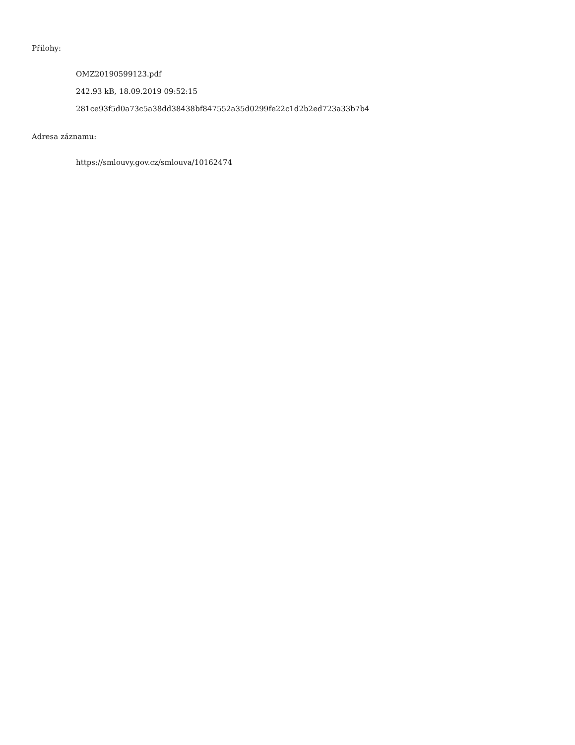Přílohy:
OMZ20190599123.pdf
242.93 kB, 18.09.2019 09:52:15
281ce93f5d0a73c5a38dd38438bf847552a35d0299fe22c1d2b2ed723a33b7b4
Adresa záznamu:
https://smlouvy.gov.cz/smlouva/10162474